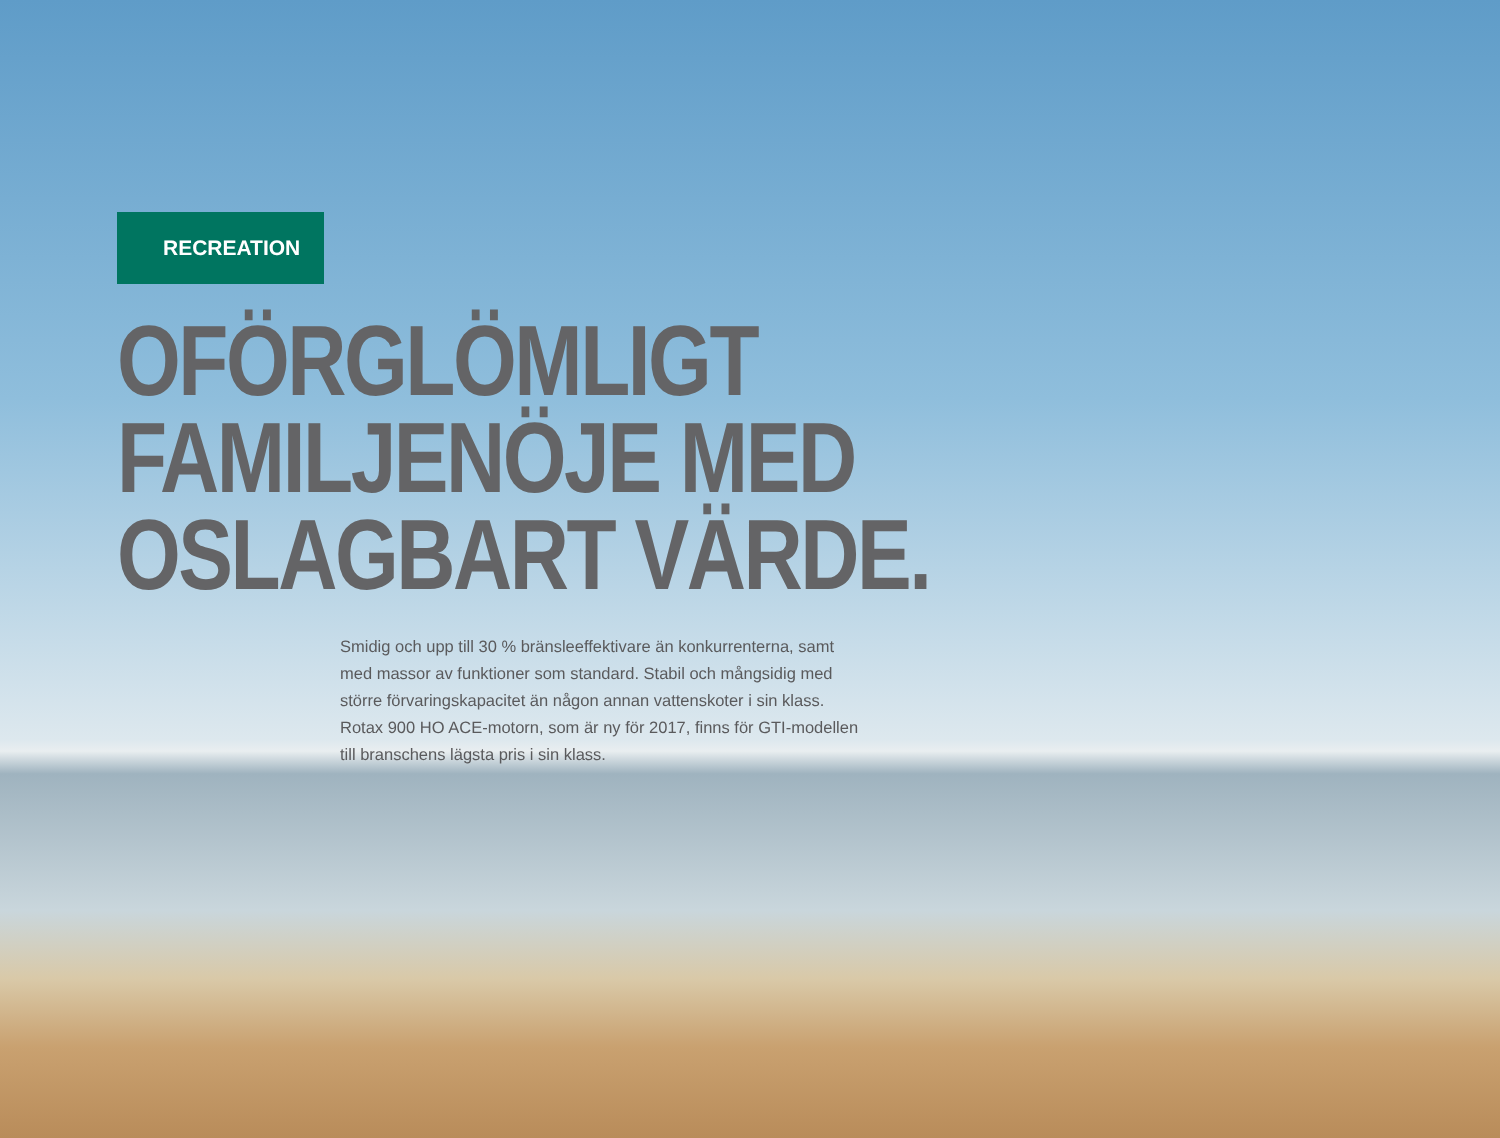RECREATION
OFÖRGLÖMLIGT
FAMILJENÖJE MED
OSLAGBART VÄRDE.
Smidig och upp till 30 % bränsleeffektivare än konkurrenterna, samt med massor av funktioner som standard. Stabil och mångsidig med större förvaringskapacitet än någon annan vattenskoter i sin klass. Rotax 900 HO ACE-motorn, som är ny för 2017, finns för GTI-modellen till branschens lägsta pris i sin klass.